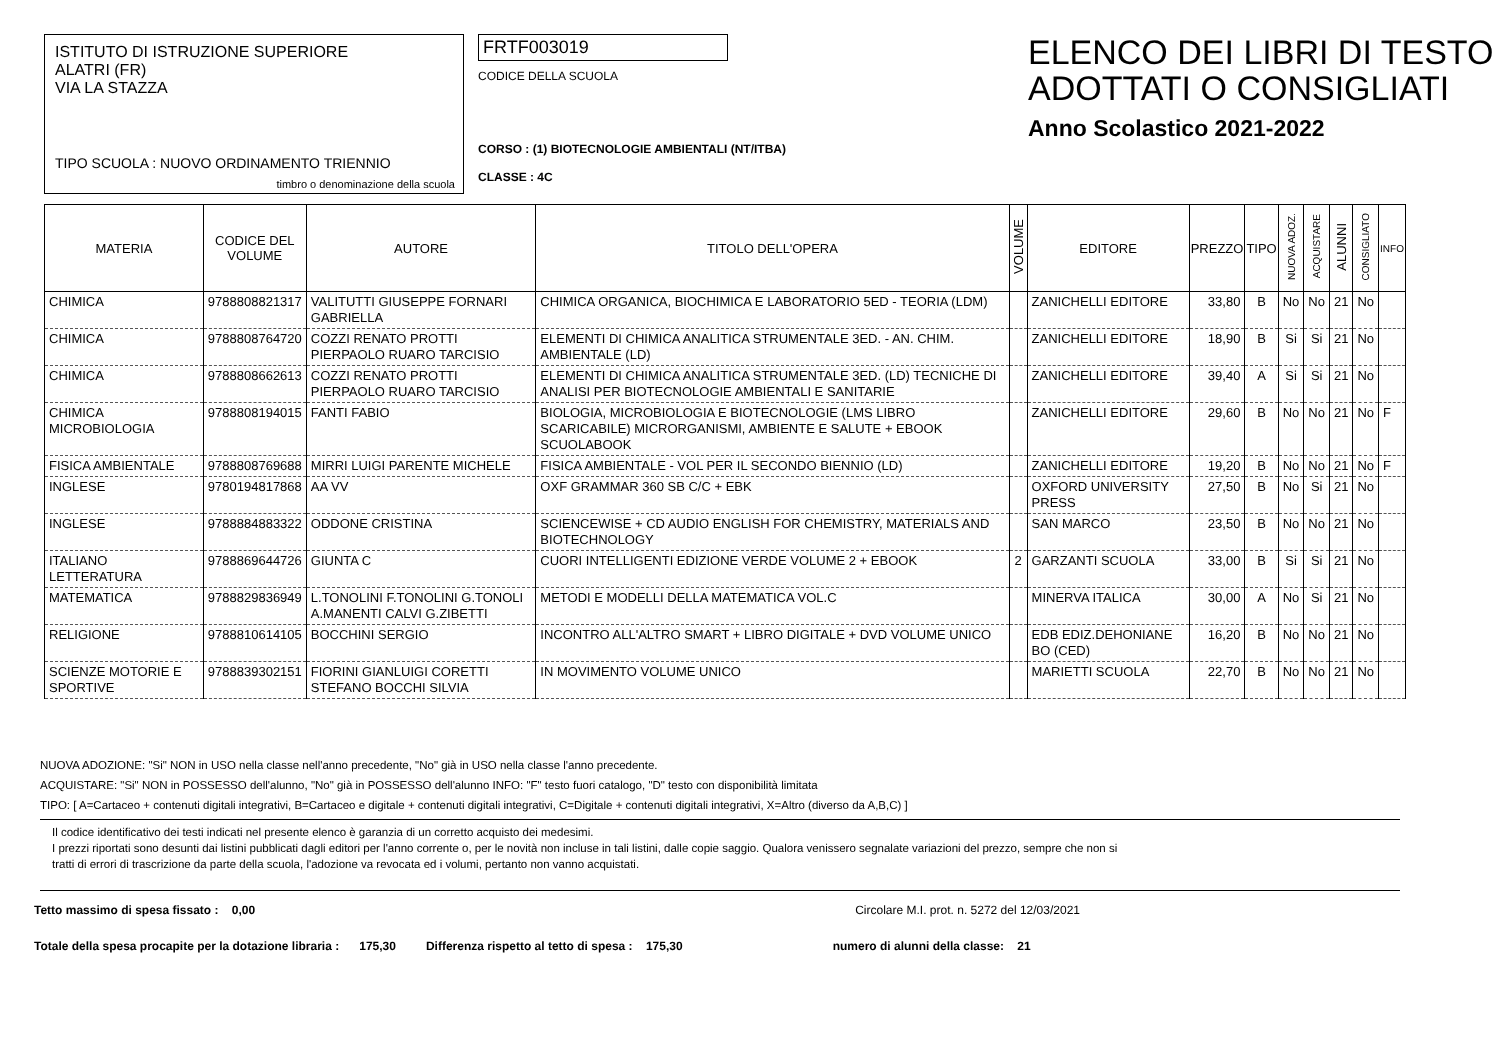ISTITUTO DI ISTRUZIONE SUPERIORE
ALATRI (FR)
VIA LA STAZZA
TIPO SCUOLA : NUOVO ORDINAMENTO TRIENNIO
timbro o denominazione della scuola
FRTF003019
CODICE DELLA SCUOLA
CORSO : (1) BIOTECNOLOGIE AMBIENTALI (NT/ITBA)
CLASSE : 4C
ELENCO DEI LIBRI DI TESTO
ADOTTATI O CONSIGLIATI
Anno Scolastico 2021-2022
| MATERIA | CODICE DEL VOLUME | AUTORE | TITOLO DELL'OPERA | VOLUME | EDITORE | PREZZO | TIPO | NUOVA ADOZ. | ACQUISTARE | ALUNNI | CONSIGLIATO | INFO |
| --- | --- | --- | --- | --- | --- | --- | --- | --- | --- | --- | --- | --- |
| CHIMICA | 9788808821317 | VALITUTTI GIUSEPPE FORNARI GABRIELLA | CHIMICA ORGANICA, BIOCHIMICA E LABORATORIO 5ED - TEORIA (LDM) | | ZANICHELLI EDITORE | 33,80 | B | No | No | 21 | No | |
| CHIMICA | 9788808764720 | COZZI RENATO PROTTI PIERPAOLO RUARO TARCISIO | ELEMENTI DI CHIMICA ANALITICA STRUMENTALE 3ED. - AN. CHIM. AMBIENTALE (LD) | | ZANICHELLI EDITORE | 18,90 | B | Si | Si | 21 | No | |
| CHIMICA | 9788808662613 | COZZI RENATO PROTTI PIERPAOLO RUARO TARCISIO | ELEMENTI DI CHIMICA ANALITICA STRUMENTALE 3ED. (LD) TECNICHE DI ANALISI PER BIOTECNOLOGIE AMBIENTALI E SANITARIE | | ZANICHELLI EDITORE | 39,40 | A | Si | Si | 21 | No | |
| CHIMICA MICROBIOLOGIA | 9788808194015 | FANTI FABIO | BIOLOGIA, MICROBIOLOGIA E BIOTECNOLOGIE (LMS LIBRO SCARICABILE) MICRORGANISMI, AMBIENTE E SALUTE + EBOOK SCUOLABOOK | | ZANICHELLI EDITORE | 29,60 | B | No | No | 21 | No | F |
| FISICA AMBIENTALE | 9788808769688 | MIRRI LUIGI PARENTE MICHELE | FISICA AMBIENTALE - VOL PER IL SECONDO BIENNIO (LD) | | ZANICHELLI EDITORE | 19,20 | B | No | No | 21 | No | F |
| INGLESE | 9780194817868 | AA VV | OXF GRAMMAR 360 SB C/C + EBK | | OXFORD UNIVERSITY PRESS | 27,50 | B | No | Si | 21 | No | |
| INGLESE | 9788884883322 | ODDONE CRISTINA | SCIENCEWISE + CD AUDIO ENGLISH FOR CHEMISTRY, MATERIALS AND BIOTECHNOLOGY | | SAN MARCO | 23,50 | B | No | No | 21 | No | |
| ITALIANO LETTERATURA | 9788869644726 | GIUNTA C | CUORI INTELLIGENTI EDIZIONE VERDE VOLUME 2 + EBOOK | 2 | GARZANTI SCUOLA | 33,00 | B | Si | Si | 21 | No | |
| MATEMATICA | 9788829836949 | L.TONOLINI F.TONOLINI G.TONOLI A.MANENTI CALVI G.ZIBETTI | METODI E MODELLI DELLA MATEMATICA VOL.C | | MINERVA ITALICA | 30,00 | A | No | Si | 21 | No | |
| RELIGIONE | 9788810614105 | BOCCHINI SERGIO | INCONTRO ALL'ALTRO SMART + LIBRO DIGITALE + DVD VOLUME UNICO | | EDB EDIZ.DEHONIANE BO (CED) | 16,20 | B | No | No | 21 | No | |
| SCIENZE MOTORIE E SPORTIVE | 9788839302151 | FIORINI GIANLUIGI CORETTI STEFANO BOCCHI SILVIA | IN MOVIMENTO VOLUME UNICO | | MARIETTI SCUOLA | 22,70 | B | No | No | 21 | No | |
NUOVA ADOZIONE: "Si" NON in USO nella classe nell'anno precedente, "No" già in USO nella classe l'anno precedente.
ACQUISTARE: "Si" NON in POSSESSO dell'alunno, "No" già in POSSESSO dell'alunno INFO: "F" testo fuori catalogo, "D" testo con disponibilità limitata
TIPO: [ A=Cartaceo + contenuti digitali integrativi, B=Cartaceo e digitale + contenuti digitali integrativi, C=Digitale + contenuti digitali integrativi, X=Altro (diverso da A,B,C) ]
Il codice identificativo dei testi indicati nel presente elenco è garanzia di un corretto acquisto dei medesimi.
I prezzi riportati sono desunti dai listini pubblicati dagli editori per l'anno corrente o, per le novità non incluse in tali listini, dalle copie saggio. Qualora venissero segnalate variazioni del prezzo, sempre che non si
tratti di errori di trascrizione da parte della scuola, l'adozione va revocata ed i volumi, pertanto non vanno acquistati.
Tetto massimo di spesa fissato : 0,00 Circolare M.I. prot. n. 5272 del 12/03/2021
Totale della spesa procapite per la dotazione libraria : 175,30 Differenza rispetto al tetto di spesa : 175,30 numero di alunni della classe: 21